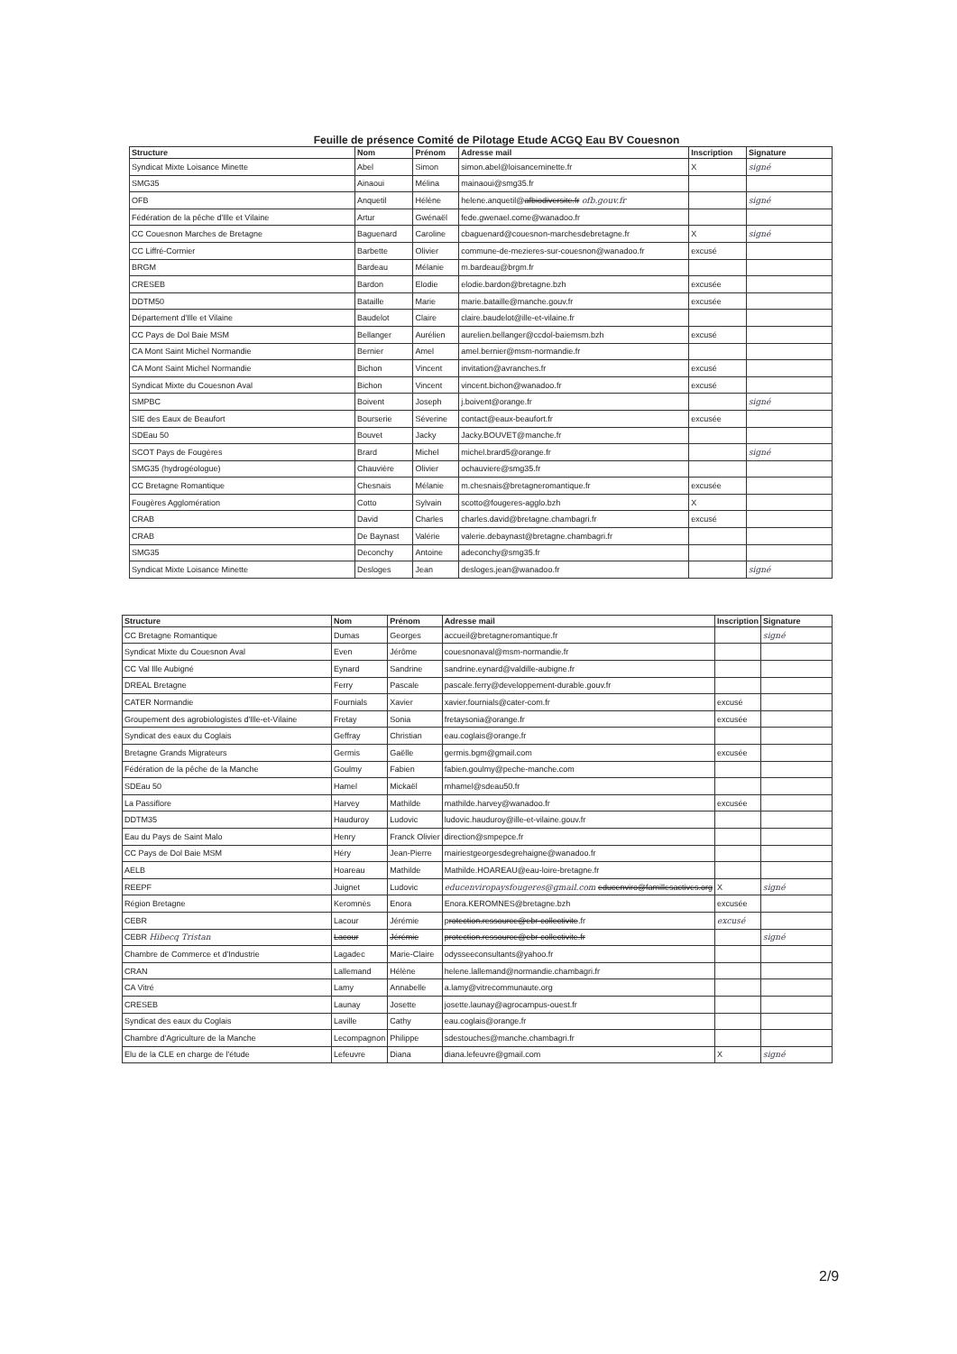Feuille de présence Comité de Pilotage Etude ACGQ Eau BV Couesnon
| Structure | Nom | Prénom | Adresse mail | Inscription | Signature |
| --- | --- | --- | --- | --- | --- |
| Syndicat Mixte Loisance Minette | Abel | Simon | simon.abel@loisanceminette.fr | X | signé |
| SMG35 | Ainaoui | Mélina | mainaoui@smg35.fr | | |
| OFB | Anquetil | Hélène | helene.anquetil@ afbiodiversite.fr ofb.gouv.fr | | signé |
| Fédération de la pêche d'Ille et Vilaine | Artur | Gwénaël | fede.gwenael.come@wanadoo.fr | | |
| CC Couesnon Marches de Bretagne | Baguenard | Caroline | cbaguenard@couesnon-marchesdebretagne.fr | X | signé |
| CC Liffré-Cormier | Barbette | Olivier | commune-de-mezieres-sur-couesnon@wanadoo.fr | excusé | |
| BRGM | Bardeau | Mélanie | m.bardeau@brgm.fr | | |
| CRESEB | Bardon | Elodie | elodie.bardon@bretagne.bzh | excusée | |
| DDTM50 | Bataille | Marie | marie.bataille@manche.gouv.fr | excusée | |
| Département d'Ille et Vilaine | Baudelot | Claire | claire.baudelot@ille-et-vilaine.fr | | |
| CC Pays de Dol Baie MSM | Bellanger | Aurélien | aurelien.bellanger@ccdol-baiemsm.bzh | excusé | |
| CA Mont Saint Michel Normandie | Bernier | Amel | amel.bernier@msm-normandie.fr | | |
| CA Mont Saint Michel Normandie | Bichon | Vincent | invitation@avranches.fr | excusé | |
| Syndicat Mixte du Couesnon Aval | Bichon | Vincent | vincent.bichon@wanadoo.fr | excusé | |
| SMPBC | Boivent | Joseph | j.boivent@orange.fr | | signé |
| SIE des Eaux de Beaufort | Bourserie | Séverine | contact@eaux-beaufort.fr | excusée | |
| SDEau 50 | Bouvet | Jacky | Jacky.BOUVET@manche.fr | | |
| SCOT Pays de Fougères | Brard | Michel | michel.brard5@orange.fr | | signé |
| SMG35 (hydrogéologue) | Chauvière | Olivier | ochauviere@smg35.fr | | |
| CC Bretagne Romantique | Chesnais | Mélanie | m.chesnais@bretagneromantique.fr | excusée | |
| Fougères Agglomération | Cotto | Sylvain | scotto@fougeres-agglo.bzh | X | |
| CRAB | David | Charles | charles.david@bretagne.chambagri.fr | excusé | |
| CRAB | De Baynast | Valérie | valerie.debaynast@bretagne.chambagri.fr | | |
| SMG35 | Deconchy | Antoine | adeconchy@smg35.fr | | |
| Syndicat Mixte Loisance Minette | Desloges | Jean | desloges.jean@wanadoo.fr | | signé |
| Structure | Nom | Prénom | Adresse mail | Inscription | Signature |
| --- | --- | --- | --- | --- | --- |
| CC Bretagne Romantique | Dumas | Georges | accueil@bretagneromantique.fr | | signé |
| Syndicat Mixte du Couesnon Aval | Even | Jérôme | couesnonaval@msm-normandie.fr | | |
| CC Val Ille Aubigné | Eynard | Sandrine | sandrine.eynard@valdille-aubigne.fr | | |
| DREAL Bretagne | Ferry | Pascale | pascale.ferry@developpement-durable.gouv.fr | | |
| CATER Normandie | Fournials | Xavier | xavier.fournials@cater-com.fr | excusé | |
| Groupement des agrobiologistes d'Ille-et-Vilaine | Fretay | Sonia | fretaysonia@orange.fr | excusée | |
| Syndicat des eaux du Coglais | Geffray | Christian | eau.coglais@orange.fr | | |
| Bretagne Grands Migrateurs | Germis | Gaëlle | germis.bgm@gmail.com | excusée | |
| Fédération de la pêche de la Manche | Goulmy | Fabien | fabien.goulmy@peche-manche.com | | |
| SDEau 50 | Hamel | Mickaël | mhamel@sdeau50.fr | | |
| La Passiflore | Harvey | Mathilde | mathilde.harvey@wanadoo.fr | excusée | |
| DDTM35 | Hauduroy | Ludovic | ludovic.hauduroy@ille-et-vilaine.gouv.fr | | |
| Eau du Pays de Saint Malo | Henry | Franck Olivier | direction@smpepce.fr | | |
| CC Pays de Dol Baie MSM | Héry | Jean-Pierre | mairiestgeorgesdegrehaigne@wanadoo.fr | | |
| AELB | Hoareau | Mathilde | Mathilde.HOAREAU@eau-loire-bretagne.fr | | |
| REEPF | Juignet | Ludovic | educenviropaysfougeres@gmail.com educenviro@famillesactives.org | X | signé |
| Région Bretagne | Keromnès | Enora | Enora.KEROMNES@bretagne.bzh | excusée | |
| CEBR | Lacour | Jérémie | p rotection.ressource@ebr-collectivite .fr | excusé | |
| CEBR Hibecq Tristan | Lacour | Jérémie | protection.ressource@ebr-collectivite.fr | | signé |
| Chambre de Commerce et d'Industrie | Lagadec | Marie-Claire | odysseeconsultants@yahoo.fr | | |
| CRAN | Lallemand | Hélène | helene.lallemand@normandie.chambagri.fr | | |
| CA Vitré | Lamy | Annabelle | a.lamy@vitrecommunaute.org | | |
| CRESEB | Launay | Josette | josette.launay@agrocampus-ouest.fr | | |
| Syndicat des eaux du Coglais | Laville | Cathy | eau.coglais@orange.fr | | |
| Chambre d'Agriculture de la Manche | Lecompagnon | Philippe | sdestouches@manche.chambagri.fr | | |
| Elu de la CLE en charge de l'étude | Lefeuvre | Diana | diana.lefeuvre@gmail.com | X | signé |
2/9